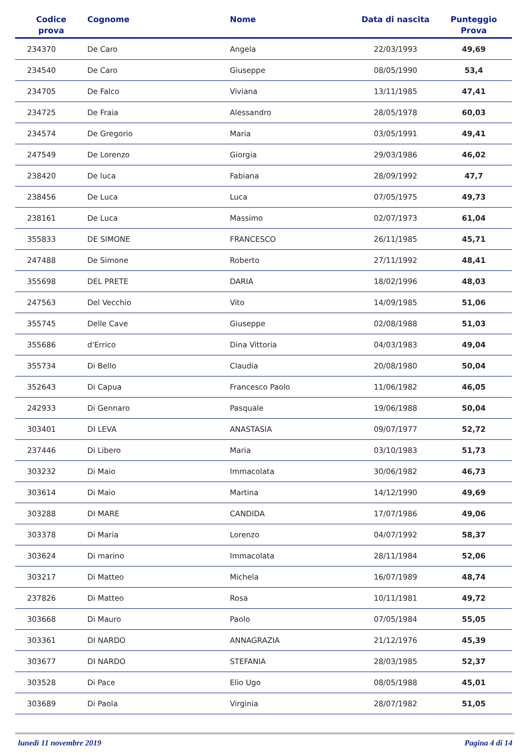| Codice prova | Cognome | Nome | Data di nascita | Punteggio Prova |
| --- | --- | --- | --- | --- |
| 234370 | De Caro | Angela | 22/03/1993 | 49,69 |
| 234540 | De Caro | Giuseppe | 08/05/1990 | 53,4 |
| 234705 | De Falco | Viviana | 13/11/1985 | 47,41 |
| 234725 | De Fraia | Alessandro | 28/05/1978 | 60,03 |
| 234574 | De Gregorio | Maria | 03/05/1991 | 49,41 |
| 247549 | De Lorenzo | Giorgia | 29/03/1986 | 46,02 |
| 238420 | De luca | Fabiana | 28/09/1992 | 47,7 |
| 238456 | De Luca | Luca | 07/05/1975 | 49,73 |
| 238161 | De Luca | Massimo | 02/07/1973 | 61,04 |
| 355833 | DE SIMONE | FRANCESCO | 26/11/1985 | 45,71 |
| 247488 | De Simone | Roberto | 27/11/1992 | 48,41 |
| 355698 | DEL PRETE | DARIA | 18/02/1996 | 48,03 |
| 247563 | Del Vecchio | Vito | 14/09/1985 | 51,06 |
| 355745 | Delle Cave | Giuseppe | 02/08/1988 | 51,03 |
| 355686 | d'Errico | Dina Vittoria | 04/03/1983 | 49,04 |
| 355734 | Di Bello | Claudia | 20/08/1980 | 50,04 |
| 352643 | Di Capua | Francesco Paolo | 11/06/1982 | 46,05 |
| 242933 | Di Gennaro | Pasquale | 19/06/1988 | 50,04 |
| 303401 | DI LEVA | ANASTASIA | 09/07/1977 | 52,72 |
| 237446 | Di Libero | Maria | 03/10/1983 | 51,73 |
| 303232 | Di Maio | Immacolata | 30/06/1982 | 46,73 |
| 303614 | Di Maio | Martina | 14/12/1990 | 49,69 |
| 303288 | DI MARE | CANDIDA | 17/07/1986 | 49,06 |
| 303378 | Di Maria | Lorenzo | 04/07/1992 | 58,37 |
| 303624 | Di marino | Immacolata | 28/11/1984 | 52,06 |
| 303217 | Di Matteo | Michela | 16/07/1989 | 48,74 |
| 237826 | Di Matteo | Rosa | 10/11/1981 | 49,72 |
| 303668 | Di Mauro | Paolo | 07/05/1984 | 55,05 |
| 303361 | DI NARDO | ANNAGRAZIA | 21/12/1976 | 45,39 |
| 303677 | DI NARDO | STEFANIA | 28/03/1985 | 52,37 |
| 303528 | Di Pace | Elio Ugo | 08/05/1988 | 45,01 |
| 303689 | Di Paola | Virginia | 28/07/1982 | 51,05 |
lunedì 11 novembre 2019 Pagina 4 di 14